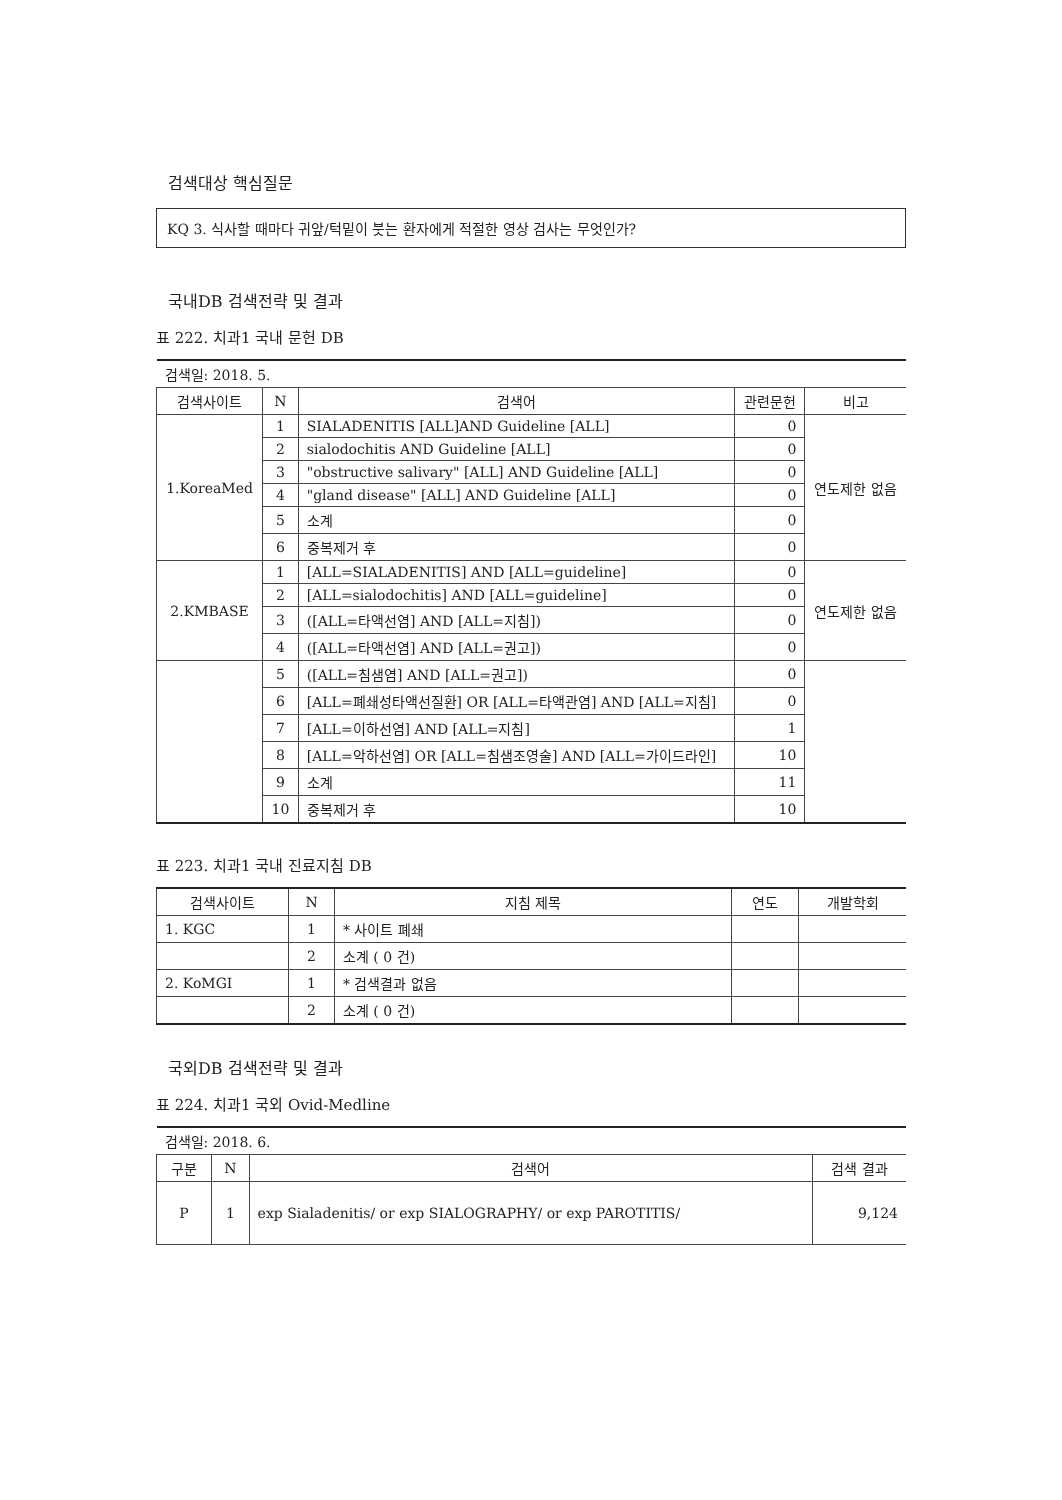검색대상 핵심질문
KQ 3. 식사할 때마다 귀앞/턱밑이 붓는 환자에게 적절한 영상 검사는 무엇인가?
국내DB 검색전략 및 결과
표 222. 치과1 국내 문헌 DB
| 검색일: 2018. 5. | | | | |
| 검색사이트 | N | 검색어 | 관련문헌 | 비고 |
| 1.KoreaMed | 1 | SIALADENITIS [ALL]AND Guideline [ALL] | 0 | 연도제한 없음 |
| | 2 | sialodochitis AND Guideline [ALL] | 0 | |
| | 3 | "obstructive salivary" [ALL] AND Guideline [ALL] | 0 | |
| | 4 | "gland disease" [ALL] AND Guideline [ALL] | 0 | |
| | 5 | 소계 | 0 | |
| | 6 | 중복제거 후 | 0 | |
| 2.KMBASE | 1 | [ALL=SIALADENITIS] AND [ALL=guideline] | 0 | 연도제한 없음 |
| | 2 | [ALL=sialodochitis] AND [ALL=guideline] | 0 | |
| | 3 | ([ALL=타액선염] AND [ALL=지침]) | 0 | |
| | 4 | ([ALL=타액선염] AND [ALL=권고]) | 0 | |
| | 5 | ([ALL=침샘염] AND [ALL=권고]) | 0 | |
| | 6 | [ALL=폐쇄성타액선질환] OR [ALL=타액관염] AND [ALL=지침] | 0 | |
| | 7 | [ALL=이하선염] AND [ALL=지침] | 1 | |
| | 8 | [ALL=악하선염] OR [ALL=침샘조영술] AND [ALL=가이드라인] | 10 | |
| | 9 | 소계 | 11 | |
| | 10 | 중복제거 후 | 10 | |
표 223. 치과1 국내 진료지침 DB
| 검색사이트 | N | 지침 제목 | 연도 | 개발학회 |
| --- | --- | --- | --- | --- |
| 1. KGC | 1 | * 사이트 폐쇄 | | |
| | 2 | 소계 ( 0 건) | | |
| 2. KoMGI | 1 | * 검색결과 없음 | | |
| | 2 | 소계 ( 0 건) | | |
국외DB 검색전략 및 결과
표 224. 치과1 국외 Ovid-Medline
| 검색일: 2018. 6. | | | |
| 구분 | N | 검색어 | 검색 결과 |
| P | 1 | exp Sialadenitis/ or exp SIALOGRAPHY/ or exp PAROTITIS/ | 9,124 |